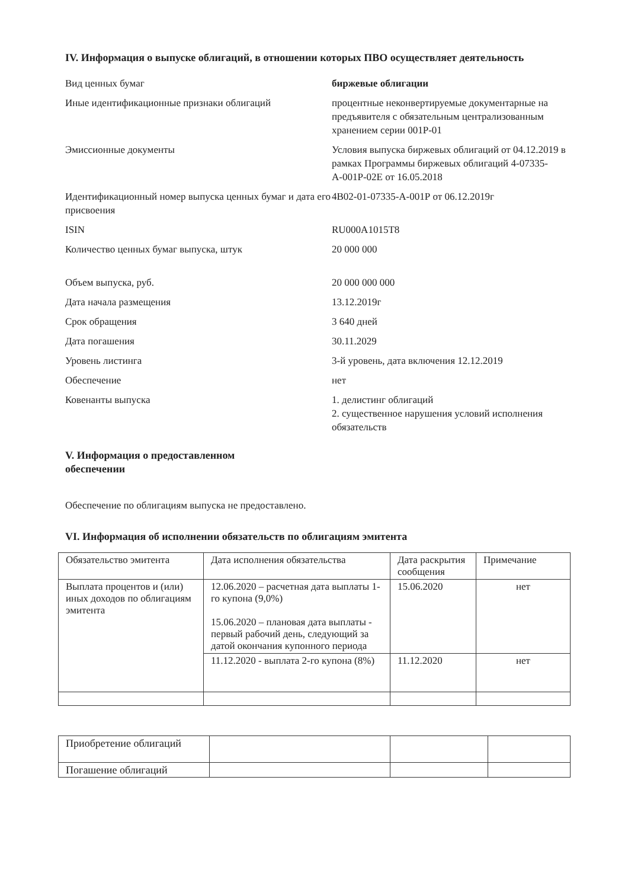IV. Информация о выпуске облигаций, в отношении которых ПВО осуществляет деятельность
| Вид ценных бумаг | биржевые облигации |
| Иные идентификационные признаки облигаций | процентные неконвертируемые документарные на предъявителя с обязательным централизованным хранением серии 001Р-01 |
| Эмиссионные документы | Условия выпуска биржевых облигаций от 04.12.2019 в рамках Программы биржевых облигаций 4-07335-А-001Р-02Е от 16.05.2018 |
| Идентификационный номер выпуска ценных бумаг и дата его присвоения | 4B02-01-07335-А-001Р от 06.12.2019г |
| ISIN | RU000A1015T8 |
| Количество ценных бумаг выпуска, штук | 20 000 000 |
| Объем выпуска, руб. | 20 000 000 000 |
| Дата начала размещения | 13.12.2019г |
| Срок обращения | 3 640 дней |
| Дата погашения | 30.11.2029 |
| Уровень листинга | 3-й уровень, дата включения 12.12.2019 |
| Обеспечение | нет |
| Ковенанты выпуска | 1. делистинг облигаций 2. существенное нарушения условий исполнения обязательств |
V. Информация о предоставленном обеспечении
Обеспечение по облигациям выпуска не предоставлено.
VI. Информация об исполнении обязательств по облигациям эмитента
| Обязательство эмитента | Дата исполнения обязательства | Дата раскрытия сообщения | Примечание |
| --- | --- | --- | --- |
| Выплата процентов и (или) иных доходов по облигациям эмитента | 12.06.2020 – расчетная дата выплаты 1-го купона (9,0%) 15.06.2020 – плановая дата выплаты - первый рабочий день, следующий за датой окончания купонного периода | 15.06.2020 | нет |
| | 11.12.2020 - выплата 2-го купона (8%) | 11.12.2020 | нет |
| Приобретение облигаций | | | |
| Погашение облигаций | | | |